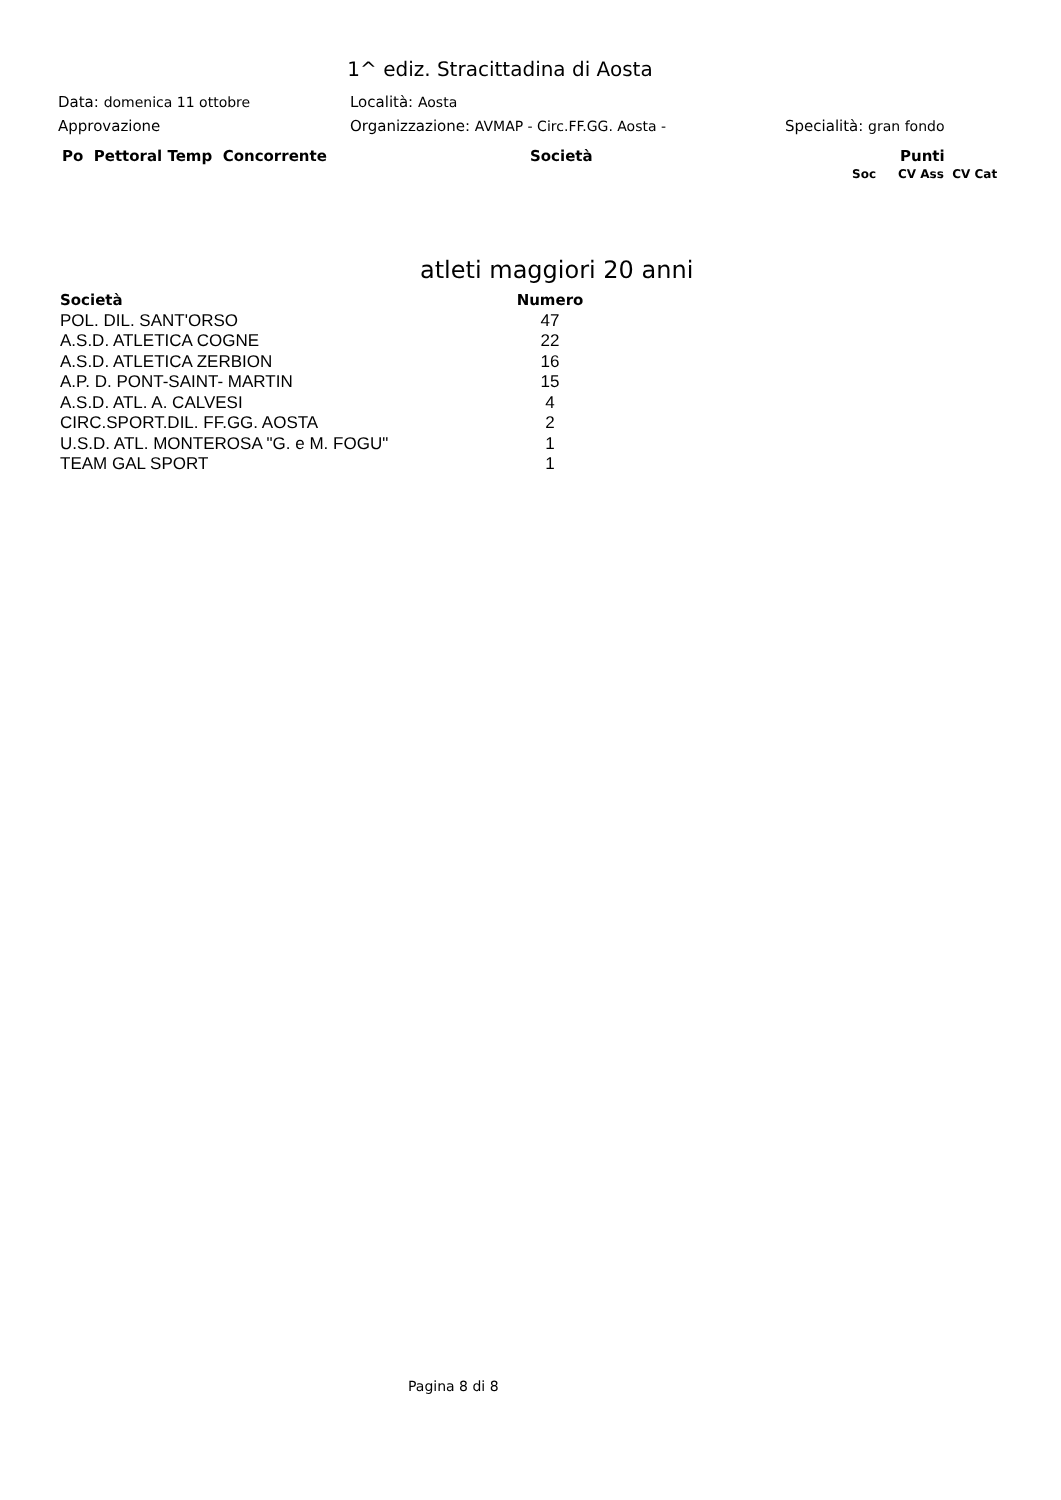1^ ediz. Stracittadina di Aosta
Data: domenica 11 ottobre Località: Aosta
Approvazione
Organizzazione: AVMAP - Circ.FF.GG. Aosta -
Specialità: gran fondo
Po Pettoral Temp Concorrente Società Punti
Soc CV Ass CV Cat
atleti maggiori 20 anni
| Società | Numero |
| --- | --- |
| POL. DIL. SANT'ORSO | 47 |
| A.S.D. ATLETICA COGNE | 22 |
| A.S.D. ATLETICA ZERBION | 16 |
| A.P. D. PONT-SAINT- MARTIN | 15 |
| A.S.D. ATL. A. CALVESI | 4 |
| CIRC.SPORT.DIL. FF.GG. AOSTA | 2 |
| U.S.D. ATL. MONTEROSA "G. e M. FOGU" | 1 |
| TEAM GAL SPORT | 1 |
Pagina 8 di 8